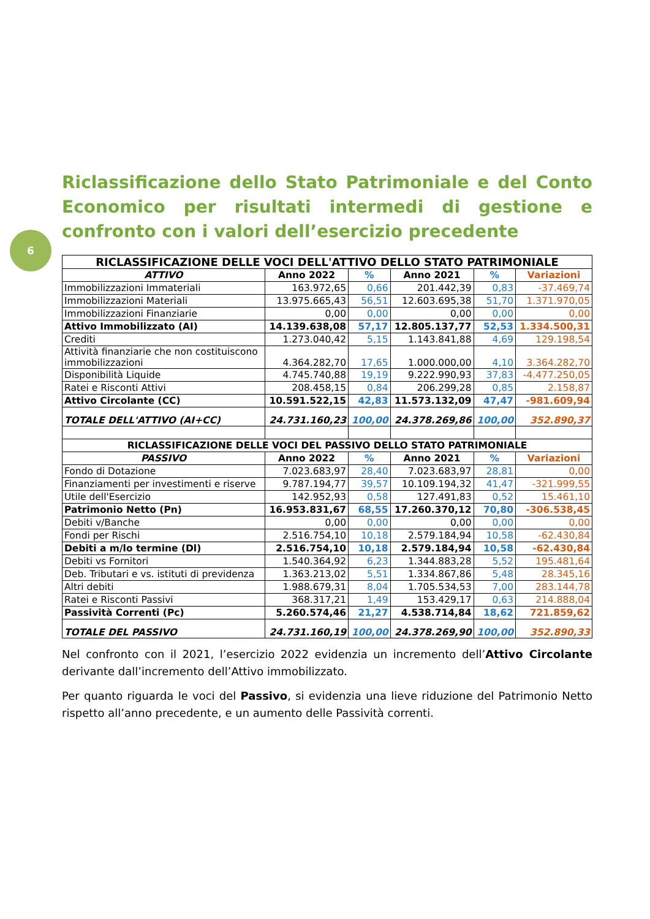6
Riclassificazione dello Stato Patrimoniale e del Conto Economico per risultati intermedi di gestione e confronto con i valori dell’esercizio precedente
| RICLASSIFICAZIONE DELLE VOCI DELL'ATTIVO DELLO STATO PATRIMONIALE | | | | | |
| --- | --- | --- | --- | --- | --- |
| ATTIVO | Anno 2022 | % | Anno 2021 | % | Variazioni |
| Immobilizzazioni Immateriali | 163.972,65 | 0,66 | 201.442,39 | 0,83 | -37.469,74 |
| Immobilizzazioni Materiali | 13.975.665,43 | 56,51 | 12.603.695,38 | 51,70 | 1.371.970,05 |
| Immobilizzazioni Finanziarie | 0,00 | 0,00 | 0,00 | 0,00 | 0,00 |
| Attivo Immobilizzato (AI) | 14.139.638,08 | 57,17 | 12.805.137,77 | 52,53 | 1.334.500,31 |
| Crediti | 1.273.040,42 | 5,15 | 1.143.841,88 | 4,69 | 129.198,54 |
| Attività finanziarie che non costituiscono immobilizzazioni | 4.364.282,70 | 17,65 | 1.000.000,00 | 4,10 | 3.364.282,70 |
| Disponibilità Liquide | 4.745.740,88 | 19,19 | 9.222.990,93 | 37,83 | -4.477.250,05 |
| Ratei e Risconti Attivi | 208.458,15 | 0,84 | 206.299,28 | 0,85 | 2.158,87 |
| Attivo Circolante (CC) | 10.591.522,15 | 42,83 | 11.573.132,09 | 47,47 | -981.609,94 |
| TOTALE DELL'ATTIVO (AI+CC) | 24.731.160,23 | 100,00 | 24.378.269,86 | 100,00 | 352.890,37 |
| RICLASSIFICAZIONE DELLE VOCI DEL PASSIVO DELLO STATO PATRIMONIALE | | | | | |
| PASSIVO | Anno 2022 | % | Anno 2021 | % | Variazioni |
| Fondo di Dotazione | 7.023.683,97 | 28,40 | 7.023.683,97 | 28,81 | 0,00 |
| Finanziamenti per investimenti e riserve | 9.787.194,77 | 39,57 | 10.109.194,32 | 41,47 | -321.999,55 |
| Utile dell'Esercizio | 142.952,93 | 0,58 | 127.491,83 | 0,52 | 15.461,10 |
| Patrimonio Netto (Pn) | 16.953.831,67 | 68,55 | 17.260.370,12 | 70,80 | -306.538,45 |
| Debiti v/Banche | 0,00 | 0,00 | 0,00 | 0,00 | 0,00 |
| Fondi per Rischi | 2.516.754,10 | 10,18 | 2.579.184,94 | 10,58 | -62.430,84 |
| Debiti a m/lo termine (Dl) | 2.516.754,10 | 10,18 | 2.579.184,94 | 10,58 | -62.430,84 |
| Debiti vs Fornitori | 1.540.364,92 | 6,23 | 1.344.883,28 | 5,52 | 195.481,64 |
| Deb. Tributari e vs. istituti di previdenza | 1.363.213,02 | 5,51 | 1.334.867,86 | 5,48 | 28.345,16 |
| Altri debiti | 1.988.679,31 | 8,04 | 1.705.534,53 | 7,00 | 283.144,78 |
| Ratei e Risconti Passivi | 368.317,21 | 1,49 | 153.429,17 | 0,63 | 214.888,04 |
| Passività Correnti (Pc) | 5.260.574,46 | 21,27 | 4.538.714,84 | 18,62 | 721.859,62 |
| TOTALE DEL PASSIVO | 24.731.160,19 | 100,00 | 24.378.269,90 | 100,00 | 352.890,33 |
Nel confronto con il 2021, l’esercizio 2022 evidenzia un incremento dell’Attivo Circolante derivante dall’incremento dell’Attivo immobilizzato.
Per quanto riguarda le voci del Passivo, si evidenzia una lieve riduzione del Patrimonio Netto rispetto all’anno precedente, e un aumento delle Passività correnti.